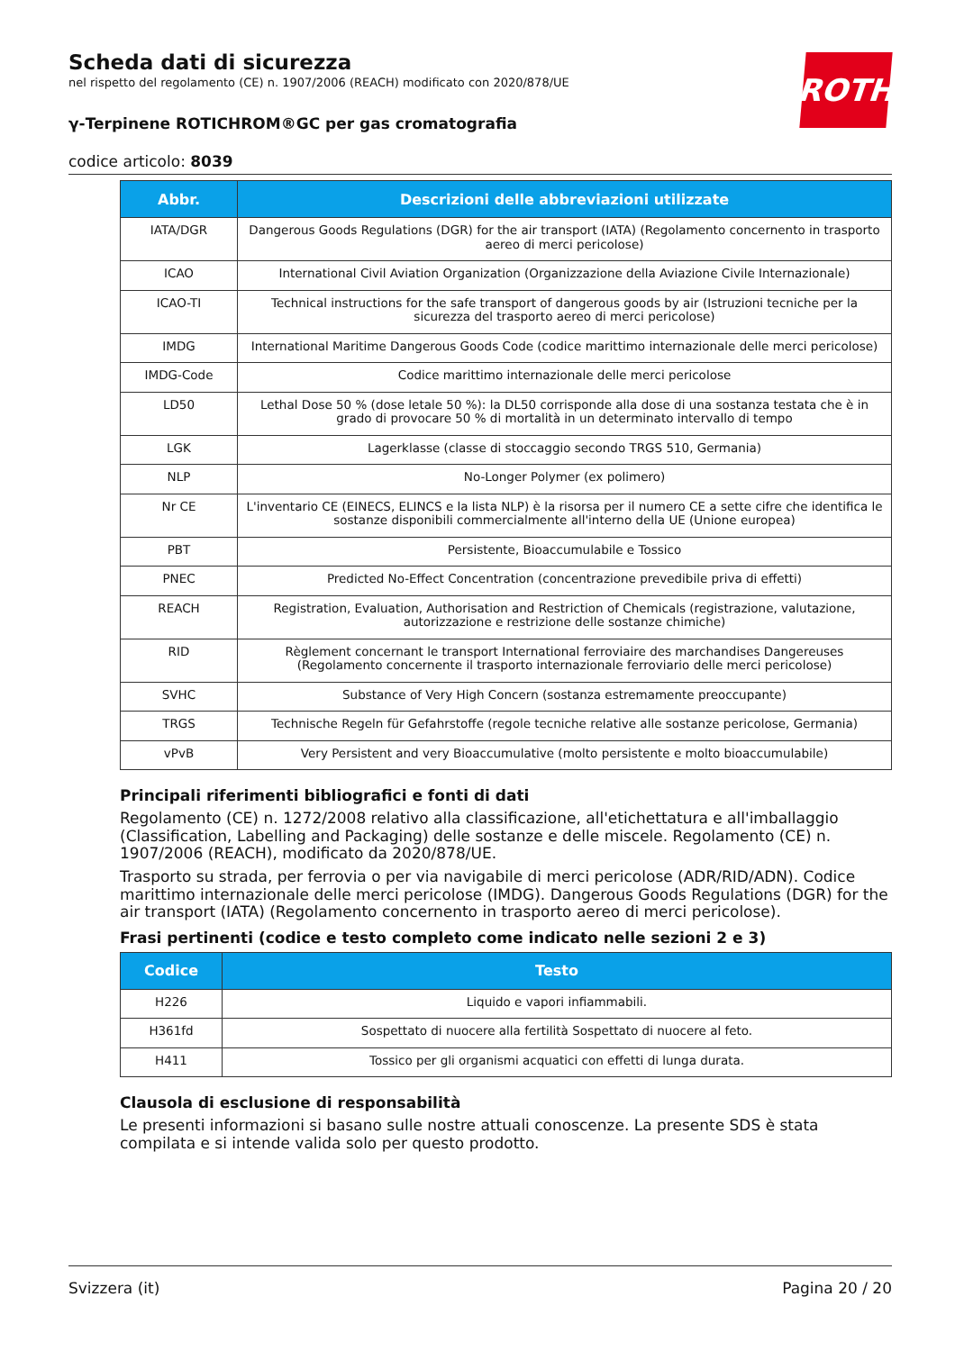ROTH
Scheda dati di sicurezza
nel rispetto del regolamento (CE) n. 1907/2006 (REACH) modificato con 2020/878/UE
γ-Terpinene ROTICHROM®GC per gas cromatografia
codice articolo: 8039
| Abbr. | Descrizioni delle abbreviazioni utilizzate |
| --- | --- |
| IATA/DGR | Dangerous Goods Regulations (DGR) for the air transport (IATA) (Regolamento concernento in trasporto aereo di merci pericolose) |
| ICAO | International Civil Aviation Organization (Organizzazione della Aviazione Civile Internazionale) |
| ICAO-TI | Technical instructions for the safe transport of dangerous goods by air (Istruzioni tecniche per la sicurezza del trasporto aereo di merci pericolose) |
| IMDG | International Maritime Dangerous Goods Code (codice marittimo internazionale delle merci pericolose) |
| IMDG-Code | Codice marittimo internazionale delle merci pericolose |
| LD50 | Lethal Dose 50 % (dose letale 50 %): la DL50 corrisponde alla dose di una sostanza testata che è in grado di provocare 50 % di mortalità in un determinato intervallo di tempo |
| LGK | Lagerklasse (classe di stoccaggio secondo TRGS 510, Germania) |
| NLP | No-Longer Polymer (ex polimero) |
| Nr CE | L'inventario CE (EINECS, ELINCS e la lista NLP) è la risorsa per il numero CE a sette cifre che identifica le sostanze disponibili commercialmente all'interno della UE (Unione europea) |
| PBT | Persistente, Bioaccumulabile e Tossico |
| PNEC | Predicted No-Effect Concentration (concentrazione prevedibile priva di effetti) |
| REACH | Registration, Evaluation, Authorisation and Restriction of Chemicals (registrazione, valutazione, autorizzazione e restrizione delle sostanze chimiche) |
| RID | Règlement concernant le transport International ferroviaire des marchandises Dangereuses (Regolamento concernente il trasporto internazionale ferroviario delle merci pericolose) |
| SVHC | Substance of Very High Concern (sostanza estremamente preoccupante) |
| TRGS | Technische Regeln für Gefahrstoffe (regole tecniche relative alle sostanze pericolose, Germania) |
| vPvB | Very Persistent and very Bioaccumulative (molto persistente e molto bioaccumulabile) |
Principali riferimenti bibliografici e fonti di dati
Regolamento (CE) n. 1272/2008 relativo alla classificazione, all'etichettatura e all'imballaggio (Classification, Labelling and Packaging) delle sostanze e delle miscele. Regolamento (CE) n. 1907/2006 (REACH), modificato da 2020/878/UE.
Trasporto su strada, per ferrovia o per via navigabile di merci pericolose (ADR/RID/ADN). Codice marittimo internazionale delle merci pericolose (IMDG). Dangerous Goods Regulations (DGR) for the air transport (IATA) (Regolamento concernento in trasporto aereo di merci pericolose).
Frasi pertinenti (codice e testo completo come indicato nelle sezioni 2 e 3)
| Codice | Testo |
| --- | --- |
| H226 | Liquido e vapori infiammabili. |
| H361fd | Sospettato di nuocere alla fertilità Sospettato di nuocere al feto. |
| H411 | Tossico per gli organismi acquatici con effetti di lunga durata. |
Clausola di esclusione di responsabilità
Le presenti informazioni si basano sulle nostre attuali conoscenze. La presente SDS è stata compilata e si intende valida solo per questo prodotto.
Svizzera (it) Pagina 20 / 20